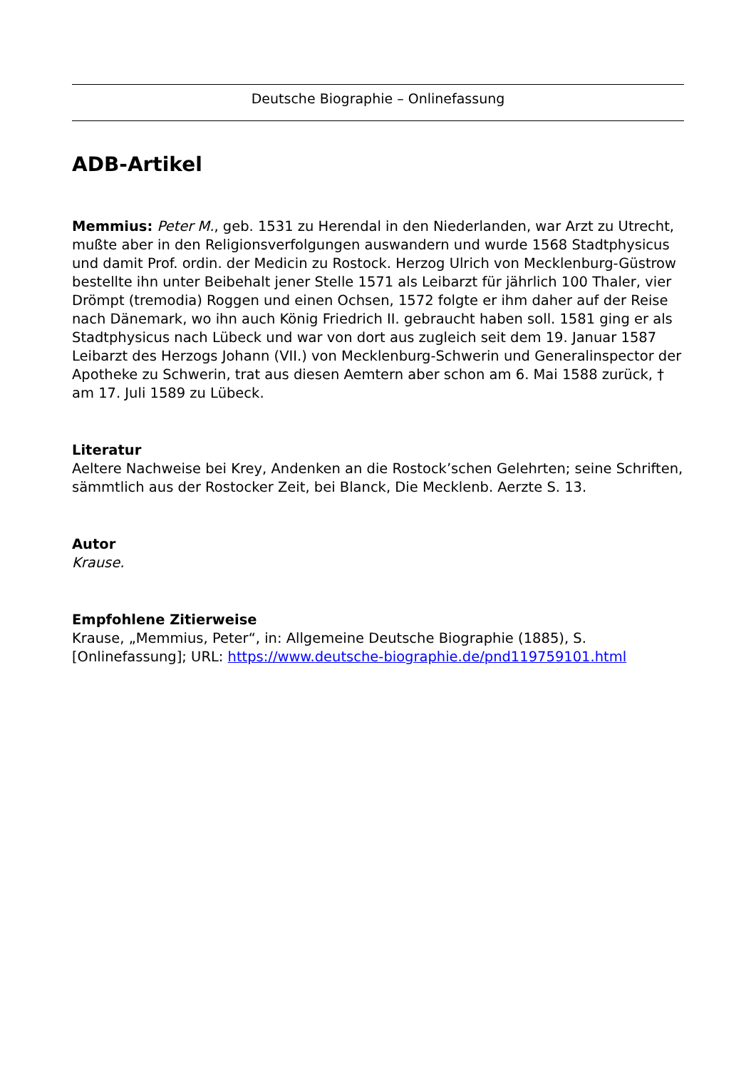Deutsche Biographie – Onlinefassung
ADB-Artikel
Memmius: Peter M., geb. 1531 zu Herendal in den Niederlanden, war Arzt zu Utrecht, mußte aber in den Religionsverfolgungen auswandern und wurde 1568 Stadtphysicus und damit Prof. ordin. der Medicin zu Rostock. Herzog Ulrich von Mecklenburg-Güstrow bestellte ihn unter Beibehalt jener Stelle 1571 als Leibarzt für jährlich 100 Thaler, vier Drömpt (tremodia) Roggen und einen Ochsen, 1572 folgte er ihm daher auf der Reise nach Dänemark, wo ihn auch König Friedrich II. gebraucht haben soll. 1581 ging er als Stadtphysicus nach Lübeck und war von dort aus zugleich seit dem 19. Januar 1587 Leibarzt des Herzogs Johann (VII.) von Mecklenburg-Schwerin und Generalinspector der Apotheke zu Schwerin, trat aus diesen Aemtern aber schon am 6. Mai 1588 zurück, † am 17. Juli 1589 zu Lübeck.
Literatur
Aeltere Nachweise bei Krey, Andenken an die Rostock’schen Gelehrten; seine Schriften, sämmtlich aus der Rostocker Zeit, bei Blanck, Die Mecklenb. Aerzte S. 13.
Autor
Krause.
Empfohlene Zitierweise
Krause, „Memmius, Peter“, in: Allgemeine Deutsche Biographie (1885), S. [Onlinefassung]; URL: https://www.deutsche-biographie.de/pnd119759101.html